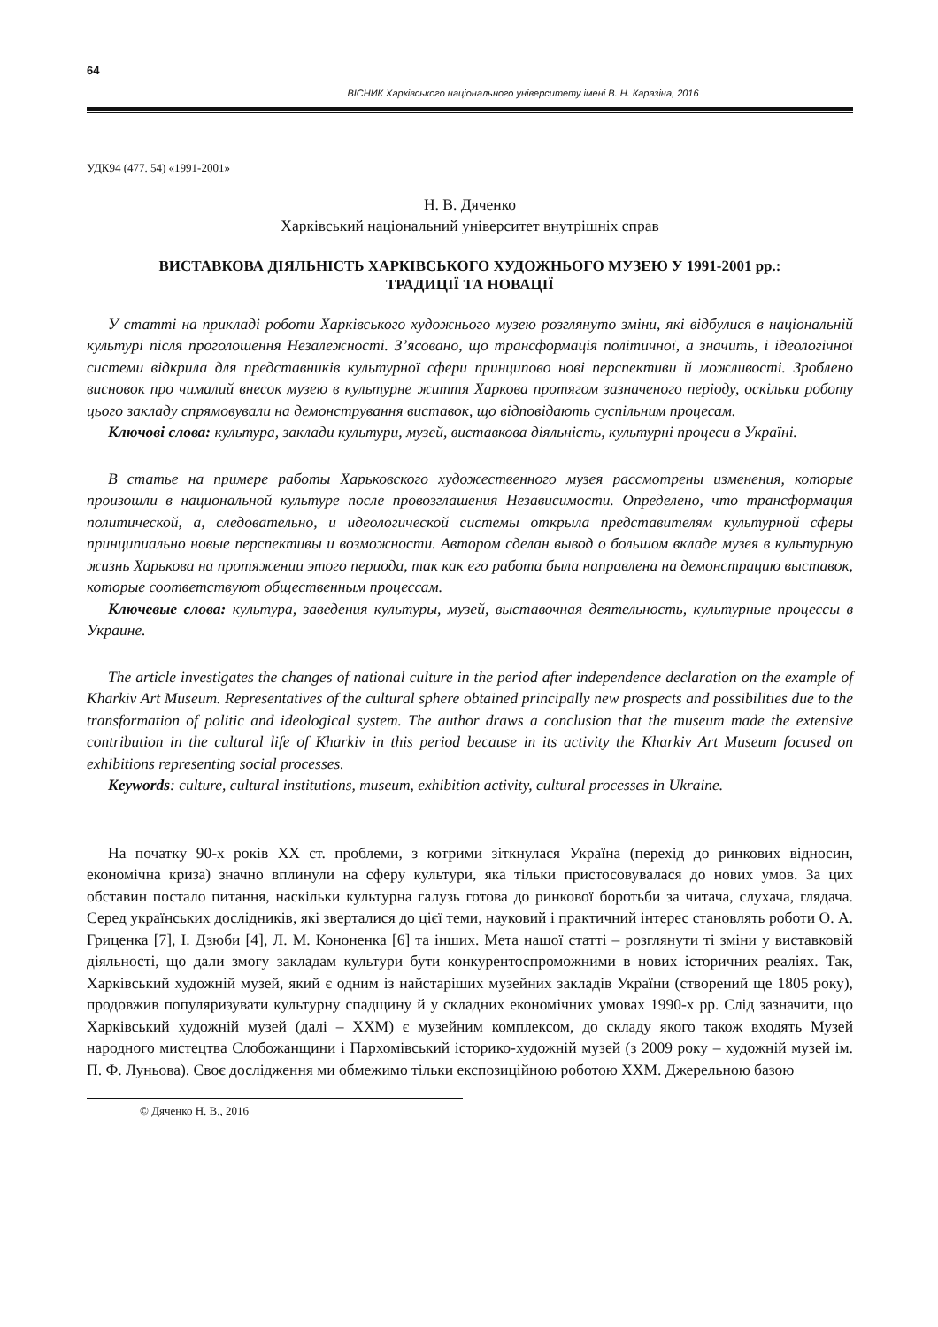64
ВІСНИК Харківського національного університету імені В. Н. Каразіна, 2016
УДК94 (477. 54) «1991-2001»
Н. В. Дяченко
Харківський національний університет внутрішніх справ
ВИСТАВКОВА ДІЯЛЬНІСТЬ ХАРКІВСЬКОГО ХУДОЖНЬОГО МУЗЕЮ У 1991-2001 рр.:
ТРАДИЦІЇ ТА НОВАЦІЇ
У статті на прикладі роботи Харківського художнього музею розглянуто зміни, які відбулися в національній культурі після проголошення Незалежності. З’ясовано, що трансформація політичної, а значить, і ідеологічної системи відкрила для представників культурної сфери принципово нові перспективи й можливості. Зроблено висновок про чималий внесок музею в культурне життя Харкова протягом зазначеного періоду, оскільки роботу цього закладу спрямовували на демонстрування виставок, що відповідають суспільним процесам.
Ключові слова: культура, заклади культури, музей, виставкова діяльність, культурні процеси в Україні.
В статье на примере работы Харьковского художественного музея рассмотрены изменения, которые произошли в национальной культуре после провозглашения Независимости. Определено, что трансформация политической, а, следовательно, и идеологической системы открыла представителям культурной сферы принципиально новые перспективы и возможности. Автором сделан вывод о большом вкладе музея в культурную жизнь Харькова на протяжении этого периода, так как его работа была направлена на демонстрацию выставок, которые соответствуют общественным процессам.
Ключевые слова: культура, заведения культуры, музей, выставочная деятельность, культурные процессы в Украине.
The article investigates the changes of national culture in the period after independence declaration on the example of Kharkiv Art Museum. Representatives of the cultural sphere obtained principally new prospects and possibilities due to the transformation of politic and ideological system. The author draws a conclusion that the museum made the extensive contribution in the cultural life of Kharkiv in this period because in its activity the Kharkiv Art Museum focused on exhibitions representing social processes.
Keywords: culture, cultural institutions, museum, exhibition activity, cultural processes in Ukraine.
На початку 90-х років ХХ ст. проблеми, з котрими зіткнулася Україна (перехід до ринкових відносин, економічна криза) значно вплинули на сферу культури, яка тільки пристосовувалася до нових умов. За цих обставин постало питання, наскільки культурна галузь готова до ринкової боротьби за читача, слухача, глядача. Серед українських дослідників, які зверталися до цієї теми, науковий і практичний інтерес становлять роботи О. А. Гриценка [7], І. Дзюби [4], Л. М. Кононенка [6] та інших. Мета нашої статті – розглянути ті зміни у виставковій діяльності, що дали змогу закладам культури бути конкурентоспроможними в нових історичних реаліях. Так, Харківський художній музей, який є одним із найстаріших музейних закладів України (створений ще 1805 року), продовжив популяризувати культурну спадщину й у складних економічних умовах 1990-х рр. Слід зазначити, що Харківський художній музей (далі – ХХМ) є музейним комплексом, до складу якого також входять Музей народного мистецтва Слобожанщини і Пархомівський історико-художній музей (з 2009 року – художній музей ім. П. Ф. Луньова). Своє дослідження ми обмежимо тільки експозиційною роботою ХХМ. Джерельною базою
© Дяченко Н. В., 2016